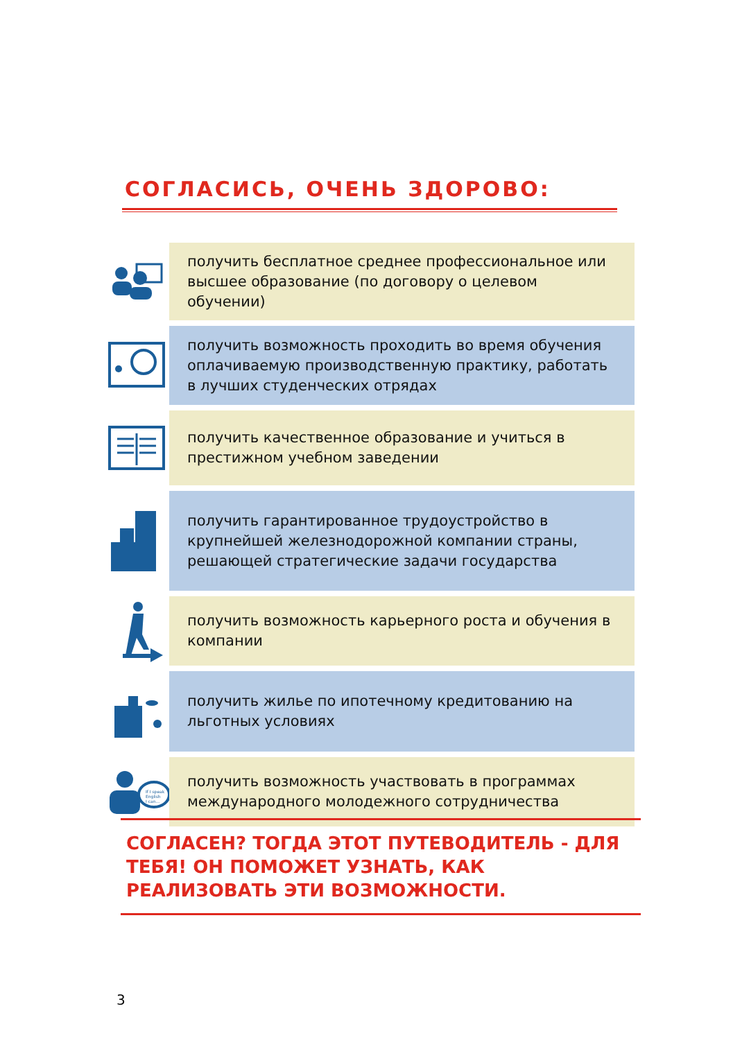СОГЛАСИСЬ, ОЧЕНЬ ЗДОРОВО:
получить бесплатное среднее профессиональное или высшее образование (по договору о целевом обучении)
получить возможность проходить во время обучения оплачиваемую производственную практику, работать в лучших студенческих отрядах
получить качественное образование и учиться в престижном учебном заведении
получить гарантированное трудоустройство в крупнейшей железнодорожной компании страны, решающей стратегические задачи государства
получить возможность карьерного роста и обучения в компании
получить жилье по ипотечному кредитованию на льготных условиях
If I speak
English
I can...
получить возможность участвовать в программах международного молодежного сотрудничества
СОГЛАСЕН? ТОГДА ЭТОТ ПУТЕВОДИТЕЛЬ - ДЛЯ ТЕБЯ! ОН ПОМОЖЕТ УЗНАТЬ, КАК РЕАЛИЗОВАТЬ ЭТИ ВОЗМОЖНОСТИ.
3